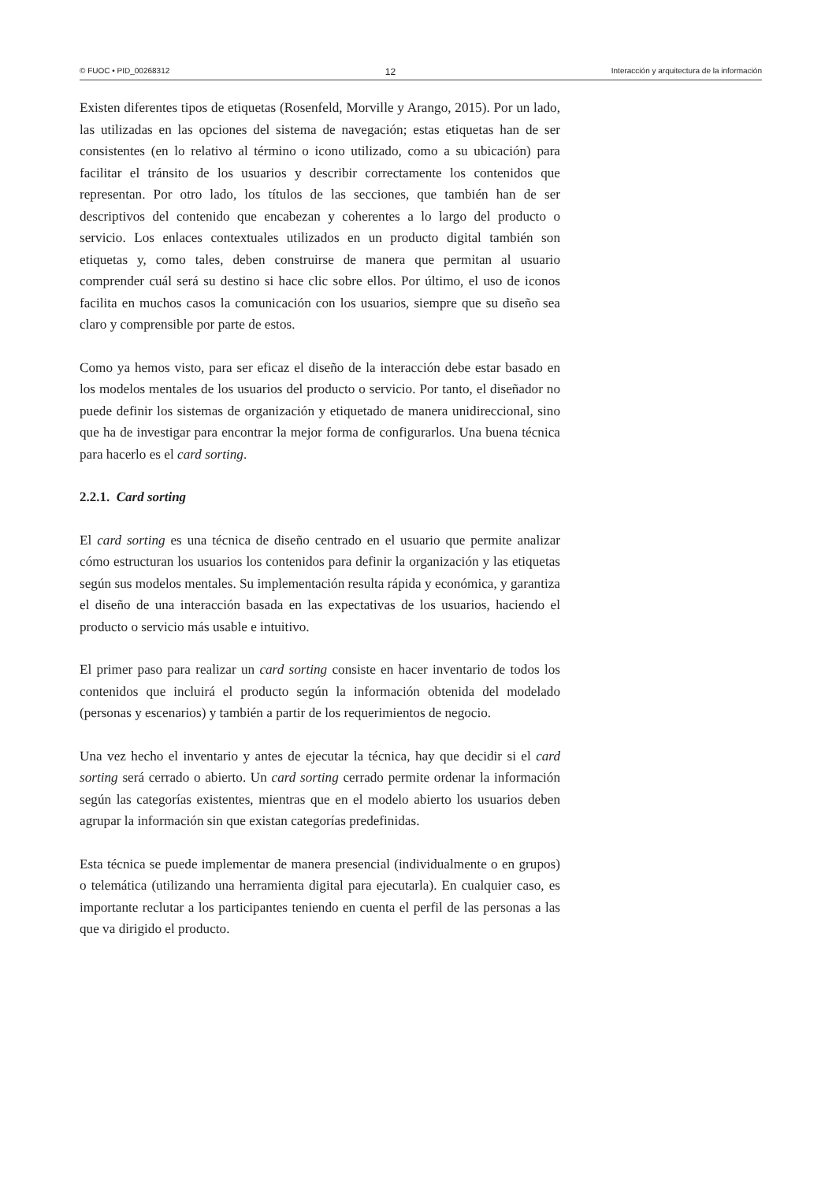© FUOC • PID_00268312 12 Interacción y arquitectura de la información
Existen diferentes tipos de etiquetas (Rosenfeld, Morville y Arango, 2015). Por un lado, las utilizadas en las opciones del sistema de navegación; estas etiquetas han de ser consistentes (en lo relativo al término o icono utilizado, como a su ubicación) para facilitar el tránsito de los usuarios y describir correctamente los contenidos que representan. Por otro lado, los títulos de las secciones, que también han de ser descriptivos del contenido que encabezan y coherentes a lo largo del producto o servicio. Los enlaces contextuales utilizados en un producto digital también son etiquetas y, como tales, deben construirse de manera que permitan al usuario comprender cuál será su destino si hace clic sobre ellos. Por último, el uso de iconos facilita en muchos casos la comunicación con los usuarios, siempre que su diseño sea claro y comprensible por parte de estos.
Como ya hemos visto, para ser eficaz el diseño de la interacción debe estar basado en los modelos mentales de los usuarios del producto o servicio. Por tanto, el diseñador no puede definir los sistemas de organización y etiquetado de manera unidireccional, sino que ha de investigar para encontrar la mejor forma de configurarlos. Una buena técnica para hacerlo es el card sorting.
2.2.1. Card sorting
El card sorting es una técnica de diseño centrado en el usuario que permite analizar cómo estructuran los usuarios los contenidos para definir la organización y las etiquetas según sus modelos mentales. Su implementación resulta rápida y económica, y garantiza el diseño de una interacción basada en las expectativas de los usuarios, haciendo el producto o servicio más usable e intuitivo.
El primer paso para realizar un card sorting consiste en hacer inventario de todos los contenidos que incluirá el producto según la información obtenida del modelado (personas y escenarios) y también a partir de los requerimientos de negocio.
Una vez hecho el inventario y antes de ejecutar la técnica, hay que decidir si el card sorting será cerrado o abierto. Un card sorting cerrado permite ordenar la información según las categorías existentes, mientras que en el modelo abierto los usuarios deben agrupar la información sin que existan categorías predefinidas.
Esta técnica se puede implementar de manera presencial (individualmente o en grupos) o telemática (utilizando una herramienta digital para ejecutarla). En cualquier caso, es importante reclutar a los participantes teniendo en cuenta el perfil de las personas a las que va dirigido el producto.